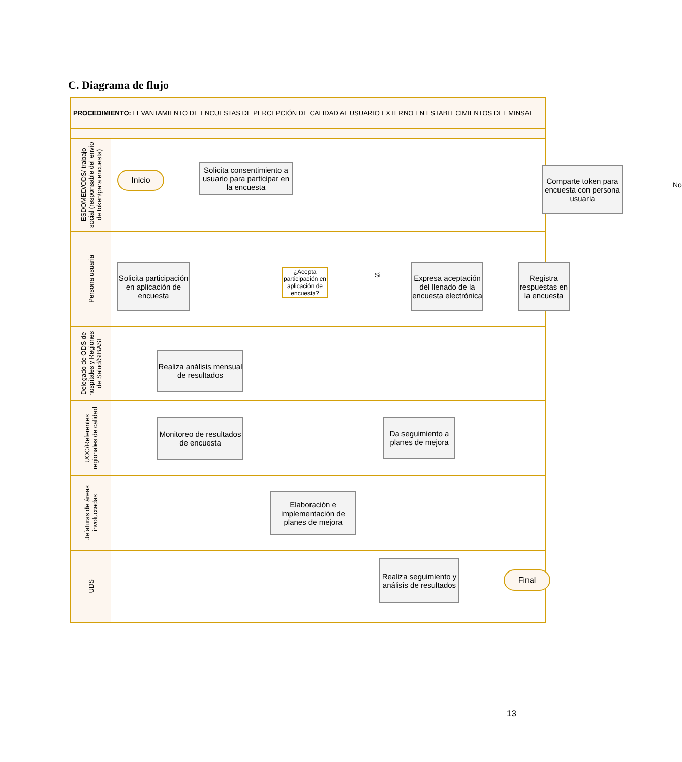C. Diagrama de flujo
PROCEDIMIENTO: LEVANTAMIENTO DE ENCUESTAS DE PERCEPCIÓN DE CALIDAD AL USUARIO EXTERNO EN ESTABLECIMIENTOS DEL MINSAL
ESDOMED/ODS/ trabajo social (responsable del envío de token/para encuesta)
Inicio
Solicita consentimiento a usuario para participar en la encuesta
Comparte token para encuesta con persona usuaria
No
Persona usuaria
Solicita participación en aplicación de encuesta
¿Acepta participación en aplicación de encuesta?
Si
Expresa aceptación del llenado de la encuesta electrónica
Registra respuestas en la encuesta
Delegado de ODS de hospitales y Regiones de Salud/SIBASI
Realiza análisis mensual de resultados
UOC/Referentes regionales de calidad
Monitoreo de resultados de encuesta
Da seguimiento a planes de mejora
Jefaturas de áreas involucradas
Elaboración e implementación de planes de mejora
UDS
Realiza seguimiento y análisis de resultados
Final
13